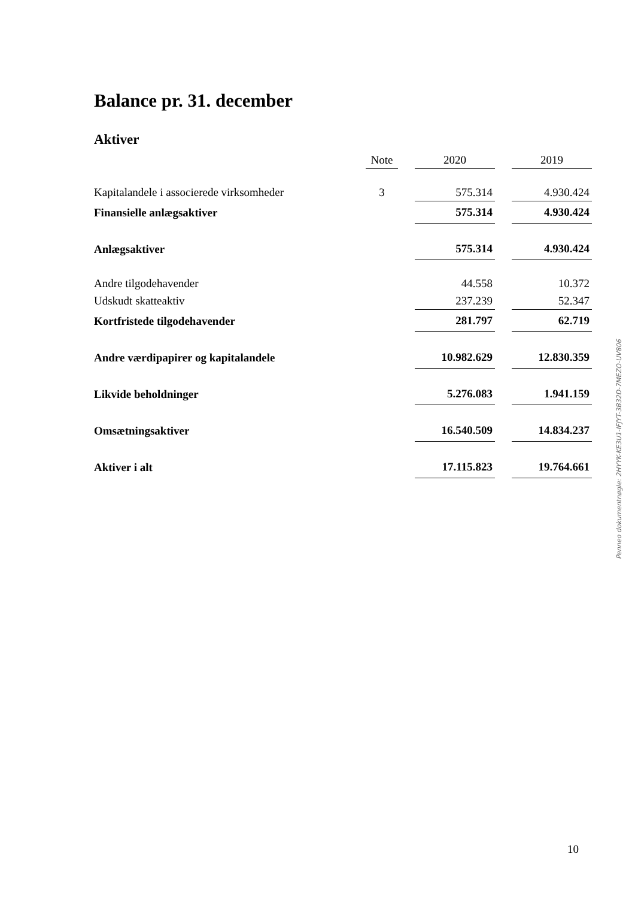Balance pr. 31. december
Aktiver
| | Note | | 2020 | | 2019 |
| Kapitalandele i associerede virksomheder | 3 | | 575.314 | | 4.930.424 |
| Finansielle anlægsaktiver | | | 575.314 | | 4.930.424 |
| Anlægsaktiver | | | 575.314 | | 4.930.424 |
| Andre tilgodehavender | | | 44.558 | | 10.372 |
| Udskudt skatteaktiv | | | 237.239 | | 52.347 |
| Kortfristede tilgodehavender | | | 281.797 | | 62.719 |
| Andre værdipapirer og kapitalandele | | | 10.982.629 | | 12.830.359 |
| Likvide beholdninger | | | 5.276.083 | | 1.941.159 |
| Omsætningsaktiver | | | 16.540.509 | | 14.834.237 |
| Aktiver i alt | | | 17.115.823 | | 19.764.661 |
Penneo dokumentnøgle: 2HYYK-KE3U1-IFJYT-3B32D-7MEZO-UV806
10